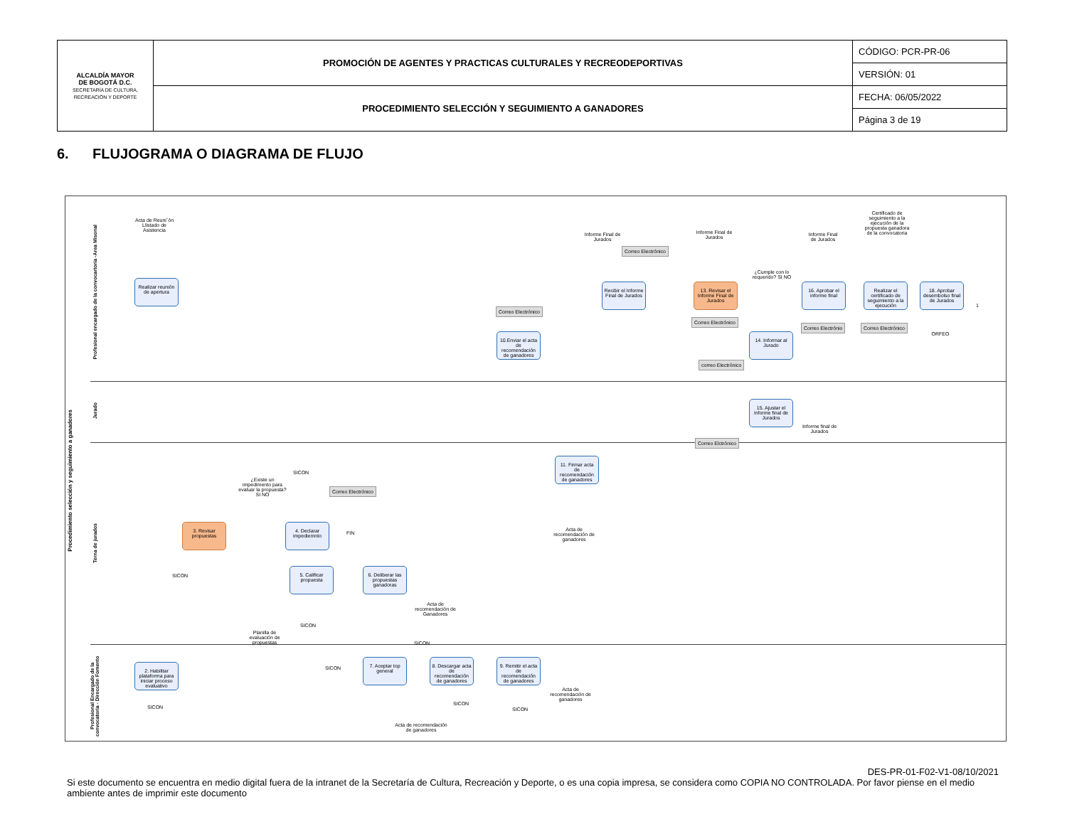| ALCALDÍA MAYOR DE BOGOTÁ D.C. SECRETARÍA DE CULTURA, RECREACIÓN Y DEPORTE | PROMOCIÓN DE AGENTES Y PRACTICAS CULTURALES Y RECREODEPORTIVAS | CÓDIGO: PCR-PR-06 |
| | | VERSIÓN: 01 |
| | PROCEDIMIENTO SELECCIÓN Y SEGUIMIENTO A GANADORES | FECHA: 06/05/2022 |
| | | Página 3 de 19 |
6. FLUJOGRAMA O DIAGRAMA DE FLUJO
Procedimiento selección y seguimiento a ganadores
Profesional encargado de la convocartoria -Area Misonal
Jurado
Terna de jurados
Profesional Encargado de la convocatoria - Dirección Fomento
Acta de Reuni´ón Llistado de Asistencia
Realizar reunión de apertura
Correo Electrónico
10.Enviar el acta de recomendación de ganadores
Informe Final de Jurados
Correo Electrónico
Recibir el Informe Final de Jurados
Informe Final de Jurados
13. Revisar el Informe Final de Jurados
Correo Electrónico
¿Cumple con lo requerido? SI NO
14. Informar al Jurado
correo Electrónico
Informe Final de Jurados
16. Aprobar el informe final
Correo Electrónio
Certificado de seguimiento a la ejecución de la propuesta ganadora de la convocatoria
Realizar el certificado de seguimiento a la ejecución
Correo Electrónico
18. Aprobar desembolso final de Jurados
ORFEO
1
15. Ajustar el informe final de Jurados
Correo Elctrónico
Informe final de Jurados
11. Firmar acta de recomendación de ganadores
Acta de recomendación de ganadores
¿Existe un impedimento para evaluar la propuesta? SI NO
SICON
Correo Electrónico
3. Revisar propuestas
4. Declarar impediemnto
FIN
SICON
5. Calificar propuesta
6. Deliberar las propuestas ganadoras
Acta de recomendación de Ganadores
Planilla de evaluación de propuestas
SICON
SICON
2. Habilitar plataforma para iniciar proceso evaluativo
SICON
SICON
7. Aceptar top general
8. Descargar acta de recomendación de ganadores
9. Remitir el acta de recomendación de ganadores
Acta de recomendación de ganadores
Acta de recomendación de ganadores
SICON
SICON
DES-PR-01-F02-V1-08/10/2021
Si este documento se encuentra en medio digital fuera de la intranet de la Secretaría de Cultura, Recreación y Deporte, o es una copia impresa, se considera como COPIA NO CONTROLADA. Por favor piense en el medio ambiente antes de imprimir este documento